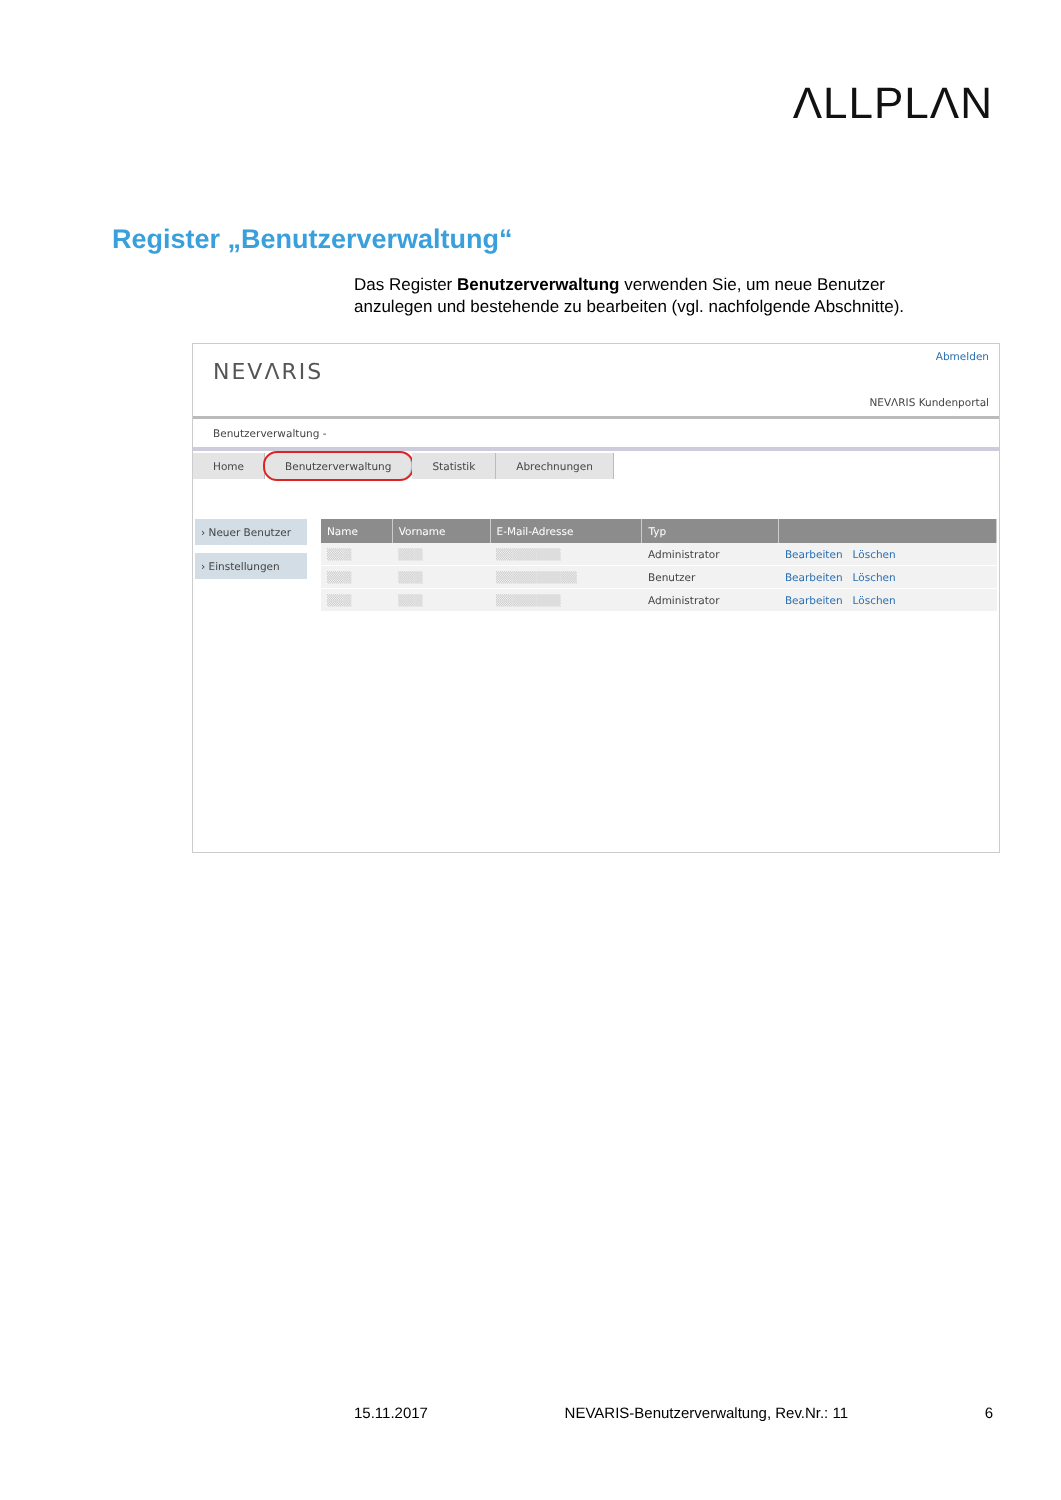ΛLLPLΛN
Register „Benutzerverwaltung“
Das Register Benutzerverwaltung verwenden Sie, um neue Benutzer anzulegen und bestehende zu bearbeiten (vgl. nachfolgende Abschnitte).
NEVΛRIS
Abmelden
NEVΛRIS Kundenportal
Benutzerverwaltung -
Home Benutzerverwaltung Statistik Abrechnungen
› Neuer Benutzer
› Einstellungen
| Name | Vorname | E-Mail-Adresse | Typ | |
| --- | --- | --- | --- | --- |
| ▒▒▒ | ▒▒▒ | ▒▒▒▒▒▒▒▒ | Administrator | Bearbeiten Löschen |
| ▒▒▒ | ▒▒▒ | ▒▒▒▒▒▒▒▒▒▒ | Benutzer | Bearbeiten Löschen |
| ▒▒▒ | ▒▒▒ | ▒▒▒▒▒▒▒▒ | Administrator | Bearbeiten Löschen |
15.11.2017 NEVARIS-Benutzerverwaltung, Rev.Nr.: 11 6